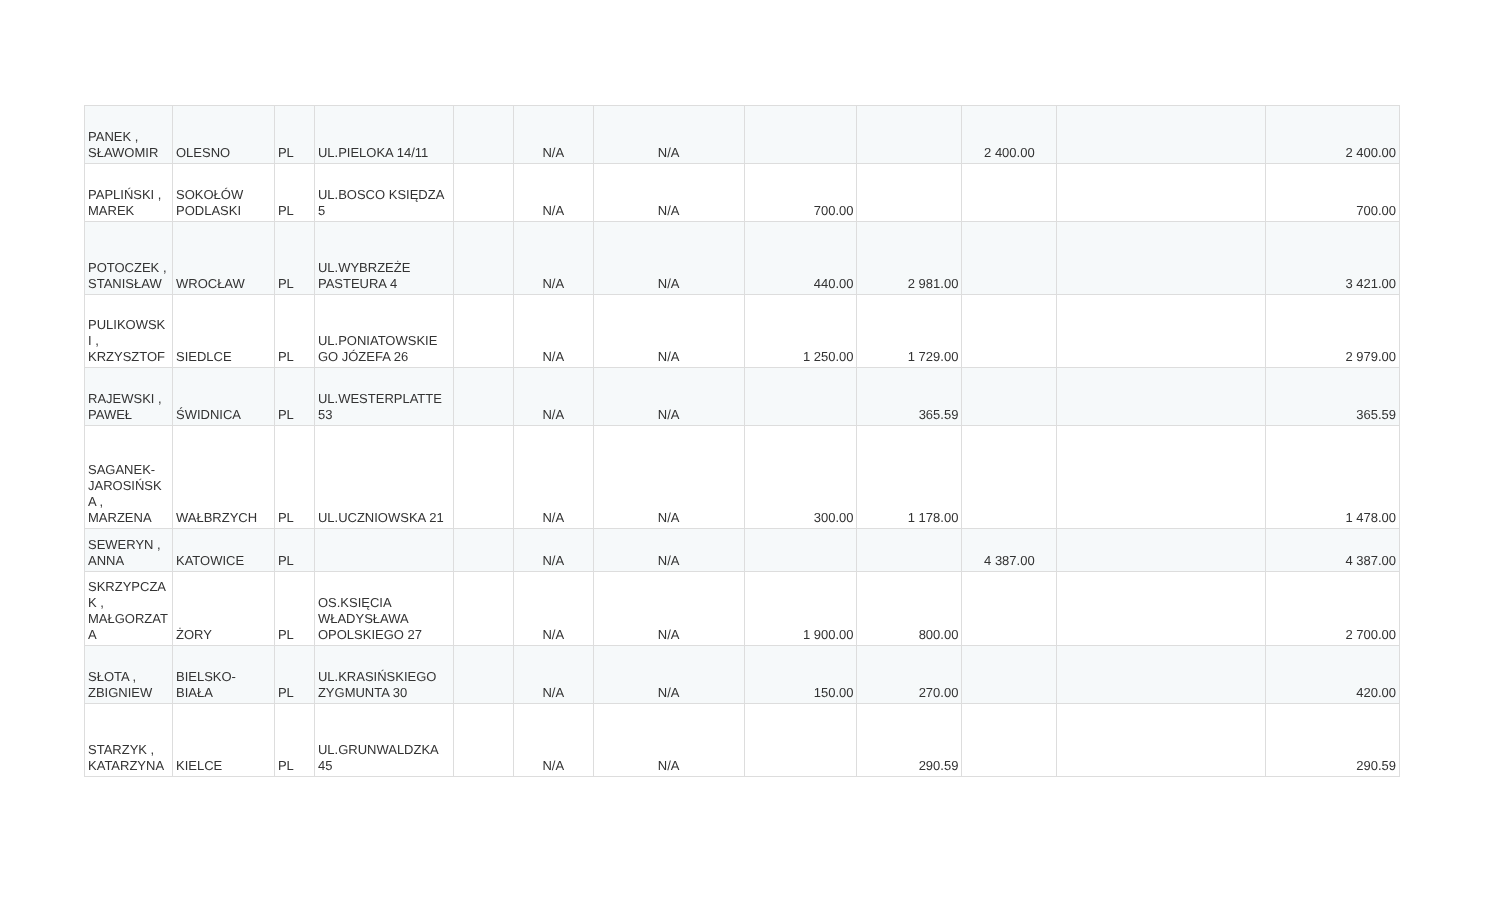| PANEK , SŁAWOMIR | OLESNO | PL | UL.PIELOKA 14/11 | | N/A | N/A | | | 2 400.00 | | 2 400.00 |
| PAPLIŃSKI , MAREK | SOKOŁÓW PODLASKI | PL | UL.BOSCO KSIĘDZA 5 | | N/A | N/A | 700.00 | | | | 700.00 |
| POTOCZEK , STANISŁAW | WROCŁAW | PL | UL.WYBRZEŻE PASTEURA 4 | | N/A | N/A | 440.00 | 2 981.00 | | | 3 421.00 |
| PULIKOWSK I , KRZYSZTOF | SIEDLCE | PL | UL.PONIATOWSKIE GO JÓZEFA 26 | | N/A | N/A | 1 250.00 | 1 729.00 | | | 2 979.00 |
| RAJEWSKI , PAWEŁ | ŚWIDNICA | PL | UL.WESTERPLATTE 53 | | N/A | N/A | | 365.59 | | | 365.59 |
| SAGANEK- JAROSIŃSK A , MARZENA | WAŁBRZYCH | PL | UL.UCZNIOWSKA 21 | | N/A | N/A | 300.00 | 1 178.00 | | | 1 478.00 |
| SEWERYN , ANNA | KATOWICE | PL | | | N/A | N/A | | | 4 387.00 | | 4 387.00 |
| SKRZYPCZA K , MAŁGORZAT A | ŻORY | PL | OS.KSIĘCIA WŁADYSŁAWA OPOLSKIEGO 27 | | N/A | N/A | 1 900.00 | 800.00 | | | 2 700.00 |
| SŁOTA , ZBIGNIEW | BIELSKO- BIAŁA | PL | UL.KRASIŃSKIEGO ZYGMUNTA 30 | | N/A | N/A | 150.00 | 270.00 | | | 420.00 |
| STARZYK , KATARZYNA | KIELCE | PL | UL.GRUNWALDZKA 45 | | N/A | N/A | | 290.59 | | | 290.59 |